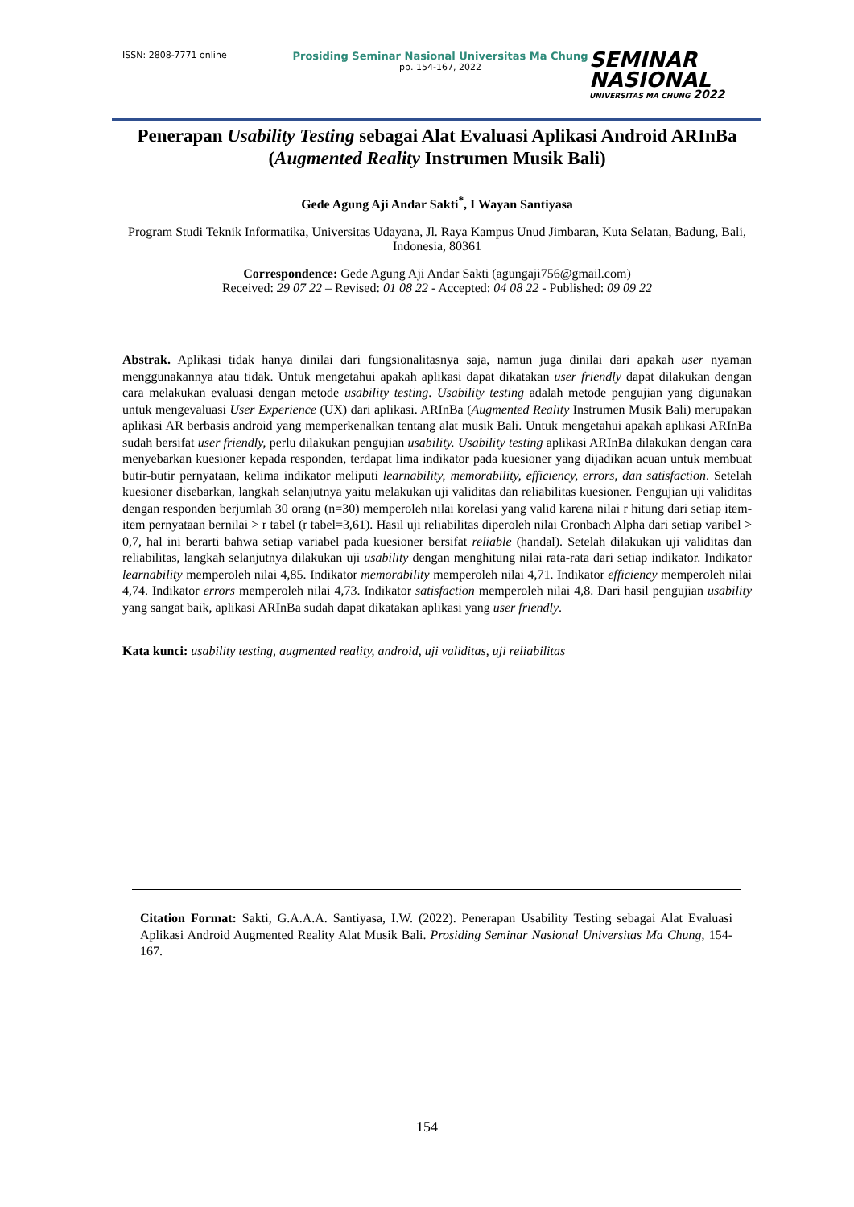ISSN: 2808-7771 online
Prosiding Seminar Nasional Universitas Ma Chung
pp. 154-167, 2022
SEMINAR
NASIONAL
UNIVERSITAS MA CHUNG 2022
Penerapan Usability Testing sebagai Alat Evaluasi Aplikasi Android ARInBa (Augmented Reality Instrumen Musik Bali)
Gede Agung Aji Andar Sakti<sup>*</sup>, I Wayan Santiyasa
Program Studi Teknik Informatika, Universitas Udayana, Jl. Raya Kampus Unud Jimbaran, Kuta Selatan, Badung, Bali, Indonesia, 80361
Correspondence: Gede Agung Aji Andar Sakti (agungaji756@gmail.com)
Received: 29 07 22 – Revised: 01 08 22 - Accepted: 04 08 22 - Published: 09 09 22
Abstrak. Aplikasi tidak hanya dinilai dari fungsionalitasnya saja, namun juga dinilai dari apakah user nyaman menggunakannya atau tidak. Untuk mengetahui apakah aplikasi dapat dikatakan user friendly dapat dilakukan dengan cara melakukan evaluasi dengan metode usability testing. Usability testing adalah metode pengujian yang digunakan untuk mengevaluasi User Experience (UX) dari aplikasi. ARInBa (Augmented Reality Instrumen Musik Bali) merupakan aplikasi AR berbasis android yang memperkenalkan tentang alat musik Bali. Untuk mengetahui apakah aplikasi ARInBa sudah bersifat user friendly, perlu dilakukan pengujian usability. Usability testing aplikasi ARInBa dilakukan dengan cara menyebarkan kuesioner kepada responden, terdapat lima indikator pada kuesioner yang dijadikan acuan untuk membuat butir-butir pernyataan, kelima indikator meliputi learnability, memorability, efficiency, errors, dan satisfaction. Setelah kuesioner disebarkan, langkah selanjutnya yaitu melakukan uji validitas dan reliabilitas kuesioner. Pengujian uji validitas dengan responden berjumlah 30 orang (n=30) memperoleh nilai korelasi yang valid karena nilai r hitung dari setiap item-item pernyataan bernilai > r tabel (r tabel=3,61). Hasil uji reliabilitas diperoleh nilai Cronbach Alpha dari setiap varibel > 0,7, hal ini berarti bahwa setiap variabel pada kuesioner bersifat reliable (handal). Setelah dilakukan uji validitas dan reliabilitas, langkah selanjutnya dilakukan uji usability dengan menghitung nilai rata-rata dari setiap indikator. Indikator learnability memperoleh nilai 4,85. Indikator memorability memperoleh nilai 4,71. Indikator efficiency memperoleh nilai 4,74. Indikator errors memperoleh nilai 4,73. Indikator satisfaction memperoleh nilai 4,8. Dari hasil pengujian usability yang sangat baik, aplikasi ARInBa sudah dapat dikatakan aplikasi yang user friendly.
Kata kunci: usability testing, augmented reality, android, uji validitas, uji reliabilitas
Citation Format: Sakti, G.A.A.A. Santiyasa, I.W. (2022). Penerapan Usability Testing sebagai Alat Evaluasi Aplikasi Android Augmented Reality Alat Musik Bali. Prosiding Seminar Nasional Universitas Ma Chung, 154-167.
154